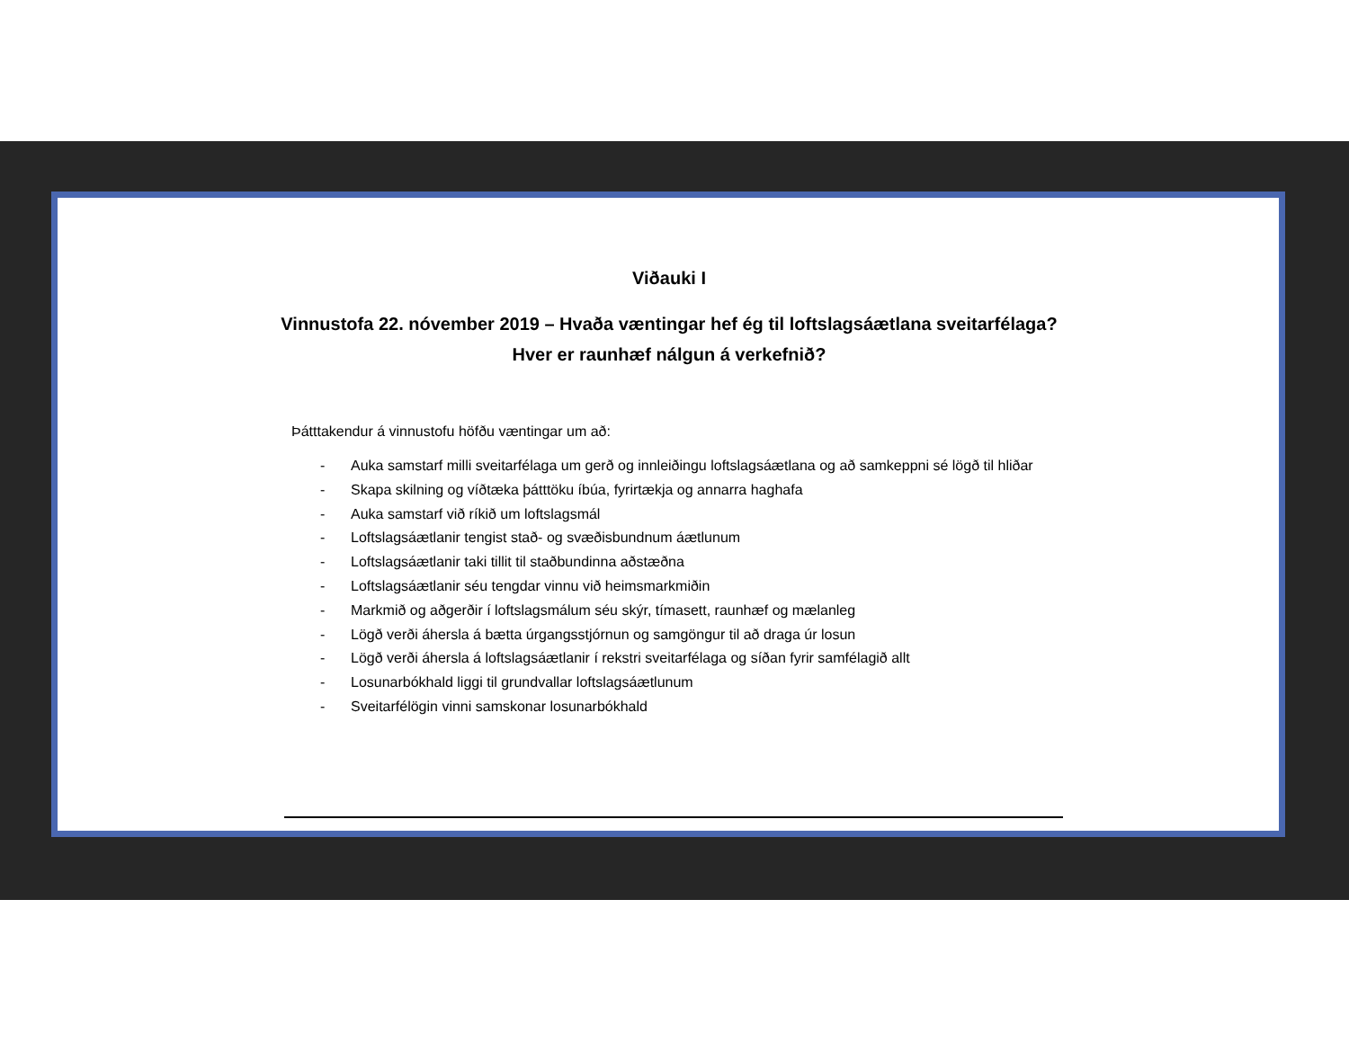Viðauki I
Vinnustofa 22. nóvember 2019 – Hvaða væntingar hef ég til loftslagsáætlana sveitarfélaga? Hver er raunhæf nálgun á verkefnið?
Þátttakendur á vinnustofu höfðu væntingar um að:
- Auka samstarf milli sveitarfélaga um gerð og innleiðingu loftslagsáætlana og að samkeppni sé lögð til hliðar
- Skapa skilning og víðtæka þátttöku íbúa, fyrirtækja og annarra haghafa
- Auka samstarf við ríkið um loftslagsmál
- Loftslagsáætlanir tengist stað- og svæðisbundnum áætlunum
- Loftslagsáætlanir taki tillit til staðbundinna aðstæðna
- Loftslagsáætlanir séu tengdar vinnu við heimsmarkmiðin
- Markmið og aðgerðir í loftslagsmálum séu skýr, tímasett, raunhæf og mælanleg
- Lögð verði áhersla á bætta úrgangsstjórnun og samgöngur til að draga úr losun
- Lögð verði áhersla á loftslagsáætlanir í rekstri sveitarfélaga og síðan fyrir samfélagið allt
- Losunarbókhald liggi til grundvallar loftslagsáætlunum
- Sveitarfélögin vinni samskonar losunarbókhald